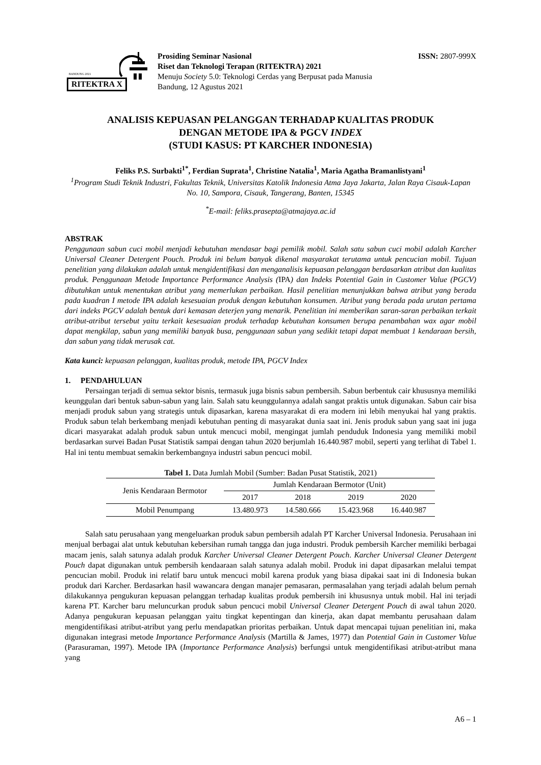BANDUNG 2021
RITEKTRA X
Prosiding Seminar Nasional
Riset dan Teknologi Terapan (RITEKTRA) 2021
Menuju Society 5.0: Teknologi Cerdas yang Berpusat pada Manusia
Bandung, 12 Agustus 2021
ISSN: 2807-999X
ANALISIS KEPUASAN PELANGGAN TERHADAP KUALITAS PRODUK
DENGAN METODE IPA & PGCV INDEX
(STUDI KASUS: PT KARCHER INDONESIA)
Feliks P.S. Surbakti<sup>1*</sup>, Ferdian Suprata<sup>1</sup>, Christine Natalia<sup>1</sup>, Maria Agatha Bramanlistyani<sup>1</sup>
<sup>1</sup> Program Studi Teknik Industri, Fakultas Teknik, Universitas Katolik Indonesia Atma Jaya Jakarta, Jalan Raya Cisauk-Lapan No. 10, Sampora, Cisauk, Tangerang, Banten, 15345
<sup>*</sup> E-mail: feliks.prasepta@atmajaya.ac.id
ABSTRAK
Penggunaan sabun cuci mobil menjadi kebutuhan mendasar bagi pemilik mobil. Salah satu sabun cuci mobil adalah Karcher Universal Cleaner Detergent Pouch. Produk ini belum banyak dikenal masyarakat terutama untuk pencucian mobil. Tujuan penelitian yang dilakukan adalah untuk mengidentifikasi dan menganalisis kepuasan pelanggan berdasarkan atribut dan kualitas produk. Penggunaan Metode Importance Performance Analysis (IPA) dan Indeks Potential Gain in Customer Value (PGCV) dibutuhkan untuk menentukan atribut yang memerlukan perbaikan. Hasil penelitian menunjukkan bahwa atribut yang berada pada kuadran I metode IPA adalah kesesuaian produk dengan kebutuhan konsumen. Atribut yang berada pada urutan pertama dari indeks PGCV adalah bentuk dari kemasan deterjen yang menarik. Penelitian ini memberikan saran-saran perbaikan terkait atribut-atribut tersebut yaitu terkait kesesuaian produk terhadap kebutuhan konsumen berupa penambahan wax agar mobil dapat mengkilap, sabun yang memiliki banyak busa, penggunaan sabun yang sedikit tetapi dapat membuat 1 kendaraan bersih, dan sabun yang tidak merusak cat.
Kata kunci: kepuasan pelanggan, kualitas produk, metode IPA, PGCV Index
1. PENDAHULUAN
Persaingan terjadi di semua sektor bisnis, termasuk juga bisnis sabun pembersih. Sabun berbentuk cair khususnya memiliki keunggulan dari bentuk sabun-sabun yang lain. Salah satu keunggulannya adalah sangat praktis untuk digunakan. Sabun cair bisa menjadi produk sabun yang strategis untuk dipasarkan, karena masyarakat di era modern ini lebih menyukai hal yang praktis. Produk sabun telah berkembang menjadi kebutuhan penting di masyarakat dunia saat ini. Jenis produk sabun yang saat ini juga dicari masyarakat adalah produk sabun untuk mencuci mobil, mengingat jumlah penduduk Indonesia yang memiliki mobil berdasarkan survei Badan Pusat Statistik sampai dengan tahun 2020 berjumlah 16.440.987 mobil, seperti yang terlihat di Tabel 1. Hal ini tentu membuat semakin berkembangnya industri sabun pencuci mobil.
Tabel 1. Data Jumlah Mobil (Sumber: Badan Pusat Statistik, 2021)
| Jenis Kendaraan Bermotor | Jumlah Kendaraan Bermotor (Unit) | | | |
| --- | --- | --- | --- | --- |
| | 2017 | 2018 | 2019 | 2020 |
| Mobil Penumpang | 13.480.973 | 14.580.666 | 15.423.968 | 16.440.987 |
Salah satu perusahaan yang mengeluarkan produk sabun pembersih adalah PT Karcher Universal Indonesia. Perusahaan ini menjual berbagai alat untuk kebutuhan kebersihan rumah tangga dan juga industri. Produk pembersih Karcher memiliki berbagai macam jenis, salah satunya adalah produk Karcher Universal Cleaner Detergent Pouch. Karcher Universal Cleaner Detergent Pouch dapat digunakan untuk pembersih kendaaraan salah satunya adalah mobil. Produk ini dapat dipasarkan melalui tempat pencucian mobil. Produk ini relatif baru untuk mencuci mobil karena produk yang biasa dipakai saat ini di Indonesia bukan produk dari Karcher. Berdasarkan hasil wawancara dengan manajer pemasaran, permasalahan yang terjadi adalah belum pernah dilakukannya pengukuran kepuasan pelanggan terhadap kualitas produk pembersih ini khususnya untuk mobil. Hal ini terjadi karena PT. Karcher baru meluncurkan produk sabun pencuci mobil Universal Cleaner Detergent Pouch di awal tahun 2020. Adanya pengukuran kepuasan pelanggan yaitu tingkat kepentingan dan kinerja, akan dapat membantu perusahaan dalam mengidentifikasi atribut-atribut yang perlu mendapatkan prioritas perbaikan. Untuk dapat mencapai tujuan penelitian ini, maka digunakan integrasi metode Importance Performance Analysis (Martilla & James, 1977) dan Potential Gain in Customer Value (Parasuraman, 1997). Metode IPA (Importance Performance Analysis) berfungsi untuk mengidentifikasi atribut-atribut mana yang
A6 – 1